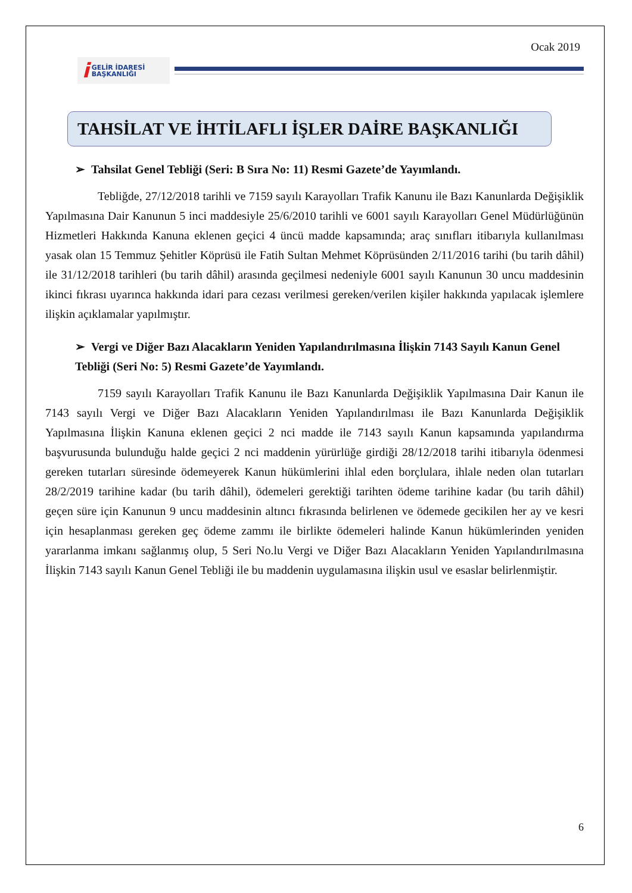Ocak 2019
i GELİR İDARESİ
BAŞKANLIĞI
TAHSİLAT VE İHTİLAFLI İŞLER DAİRE BAŞKANLIĞI
➢ Tahsilat Genel Tebliği (Seri: B Sıra No: 11) Resmi Gazete’de Yayımlandı.
Tebliğde, 27/12/2018 tarihli ve 7159 sayılı Karayolları Trafik Kanunu ile Bazı Kanunlarda Değişiklik Yapılmasına Dair Kanunun 5 inci maddesiyle 25/6/2010 tarihli ve 6001 sayılı Karayolları Genel Müdürlüğünün Hizmetleri Hakkında Kanuna eklenen geçici 4 üncü madde kapsamında; araç sınıfları itibarıyla kullanılması yasak olan 15 Temmuz Şehitler Köprüsü ile Fatih Sultan Mehmet Köprüsünden 2/11/2016 tarihi (bu tarih dâhil) ile 31/12/2018 tarihleri (bu tarih dâhil) arasında geçilmesi nedeniyle 6001 sayılı Kanunun 30 uncu maddesinin ikinci fıkrası uyarınca hakkında idari para cezası verilmesi gereken/verilen kişiler hakkında yapılacak işlemlere ilişkin açıklamalar yapılmıştır.
➢ Vergi ve Diğer Bazı Alacakların Yeniden Yapılandırılmasına İlişkin 7143 Sayılı Kanun Genel Tebliği (Seri No: 5) Resmi Gazete’de Yayımlandı.
7159 sayılı Karayolları Trafik Kanunu ile Bazı Kanunlarda Değişiklik Yapılmasına Dair Kanun ile 7143 sayılı Vergi ve Diğer Bazı Alacakların Yeniden Yapılandırılması ile Bazı Kanunlarda Değişiklik Yapılmasına İlişkin Kanuna eklenen geçici 2 nci madde ile 7143 sayılı Kanun kapsamında yapılandırma başvurusunda bulunduğu halde geçici 2 nci maddenin yürürlüğe girdiği 28/12/2018 tarihi itibarıyla ödenmesi gereken tutarları süresinde ödemeyerek Kanun hükümlerini ihlal eden borçlulara, ihlale neden olan tutarları 28/2/2019 tarihine kadar (bu tarih dâhil), ödemeleri gerektiği tarihten ödeme tarihine kadar (bu tarih dâhil) geçen süre için Kanunun 9 uncu maddesinin altıncı fıkrasında belirlenen ve ödemede gecikilen her ay ve kesri için hesaplanması gereken geç ödeme zammı ile birlikte ödemeleri halinde Kanun hükümlerinden yeniden yararlanma imkanı sağlanmış olup, 5 Seri No.lu Vergi ve Diğer Bazı Alacakların Yeniden Yapılandırılmasına İlişkin 7143 sayılı Kanun Genel Tebliği ile bu maddenin uygulamasına ilişkin usul ve esaslar belirlenmiştir.
6